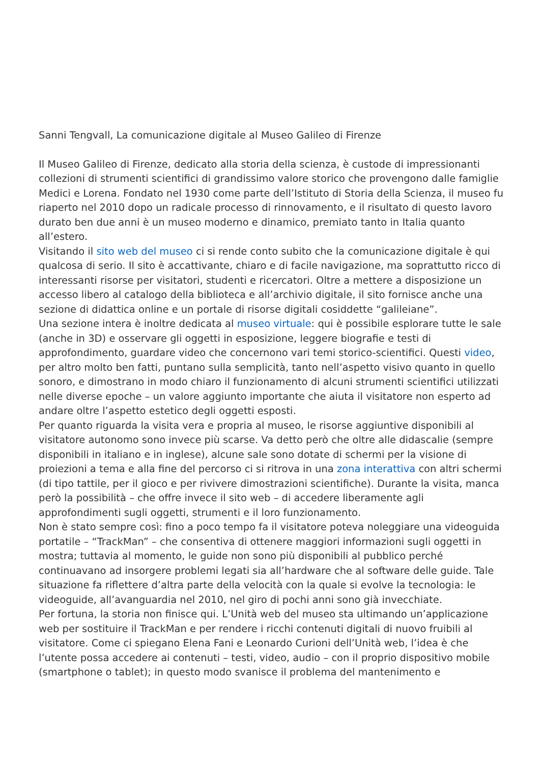Sanni Tengvall, La comunicazione digitale al Museo Galileo di Firenze
Il Museo Galileo di Firenze, dedicato alla storia della scienza, è custode di impressionanti collezioni di strumenti scientifici di grandissimo valore storico che provengono dalle famiglie Medici e Lorena. Fondato nel 1930 come parte dell’Istituto di Storia della Scienza, il museo fu riaperto nel 2010 dopo un radicale processo di rinnovamento, e il risultato di questo lavoro durato ben due anni è un museo moderno e dinamico, premiato tanto in Italia quanto all’estero.
Visitando il sito web del museo ci si rende conto subito che la comunicazione digitale è qui qualcosa di serio. Il sito è accattivante, chiaro e di facile navigazione, ma soprattutto ricco di interessanti risorse per visitatori, studenti e ricercatori. Oltre a mettere a disposizione un accesso libero al catalogo della biblioteca e all’archivio digitale, il sito fornisce anche una sezione di didattica online e un portale di risorse digitali cosiddette “galileiane”.
Una sezione intera è inoltre dedicata al museo virtuale: qui è possibile esplorare tutte le sale (anche in 3D) e osservare gli oggetti in esposizione, leggere biografie e testi di approfondimento, guardare video che concernono vari temi storico-scientifici. Questi video, per altro molto ben fatti, puntano sulla semplicità, tanto nell’aspetto visivo quanto in quello sonoro, e dimostrano in modo chiaro il funzionamento di alcuni strumenti scientifici utilizzati nelle diverse epoche – un valore aggiunto importante che aiuta il visitatore non esperto ad andare oltre l’aspetto estetico degli oggetti esposti.
Per quanto riguarda la visita vera e propria al museo, le risorse aggiuntive disponibili al visitatore autonomo sono invece più scarse. Va detto però che oltre alle didascalie (sempre disponibili in italiano e in inglese), alcune sale sono dotate di schermi per la visione di proiezioni a tema e alla fine del percorso ci si ritrova in una zona interattiva con altri schermi (di tipo tattile, per il gioco e per rivivere dimostrazioni scientifiche). Durante la visita, manca però la possibilità – che offre invece il sito web – di accedere liberamente agli approfondimenti sugli oggetti, strumenti e il loro funzionamento.
Non è stato sempre così: fino a poco tempo fa il visitatore poteva noleggiare una videoguida portatile – “TrackMan” – che consentiva di ottenere maggiori informazioni sugli oggetti in mostra; tuttavia al momento, le guide non sono più disponibili al pubblico perché continuavano ad insorgere problemi legati sia all’hardware che al software delle guide. Tale situazione fa riflettere d’altra parte della velocità con la quale si evolve la tecnologia: le videoguide, all’avanguardia nel 2010, nel giro di pochi anni sono già invecchiate.
Per fortuna, la storia non finisce qui. L’Unità web del museo sta ultimando un’applicazione web per sostituire il TrackMan e per rendere i ricchi contenuti digitali di nuovo fruibili al visitatore. Come ci spiegano Elena Fani e Leonardo Curioni dell’Unità web, l’idea è che l’utente possa accedere ai contenuti – testi, video, audio – con il proprio dispositivo mobile (smartphone o tablet); in questo modo svanisce il problema del mantenimento e